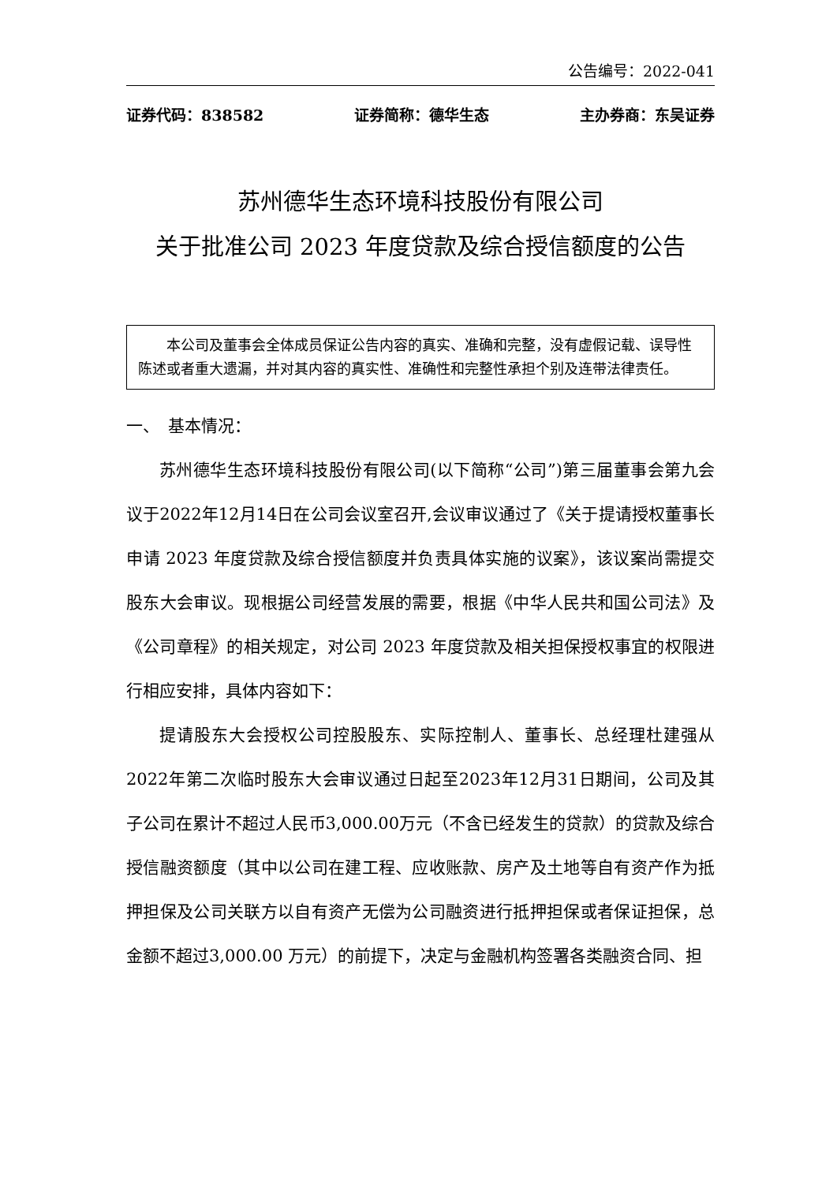公告编号：2022-041
证券代码：838582 证券简称：德华生态 主办券商：东吴证券
苏州德华生态环境科技股份有限公司
关于批准公司 2023 年度贷款及综合授信额度的公告
本公司及董事会全体成员保证公告内容的真实、准确和完整，没有虚假记载、误导性陈述或者重大遗漏，并对其内容的真实性、准确性和完整性承担个别及连带法律责任。
一、　基本情况：
苏州德华生态环境科技股份有限公司(以下简称“公司”)第三届董事会第九会议于2022年12月14日在公司会议室召开,会议审议通过了《关于提请授权董事长申请 2023 年度贷款及综合授信额度并负责具体实施的议案》，该议案尚需提交股东大会审议。现根据公司经营发展的需要，根据《中华人民共和国公司法》及《公司章程》的相关规定，对公司 2023 年度贷款及相关担保授权事宜的权限进行相应安排，具体内容如下：
提请股东大会授权公司控股股东、实际控制人、董事长、总经理杜建强从2022年第二次临时股东大会审议通过日起至2023年12月31日期间，公司及其子公司在累计不超过人民币3,000.00万元（不含已经发生的贷款）的贷款及综合授信融资额度（其中以公司在建工程、应收账款、房产及土地等自有资产作为抵押担保及公司关联方以自有资产无偿为公司融资进行抵押担保或者保证担保，总金额不超过3,000.00 万元）的前提下，决定与金融机构签署各类融资合同、担